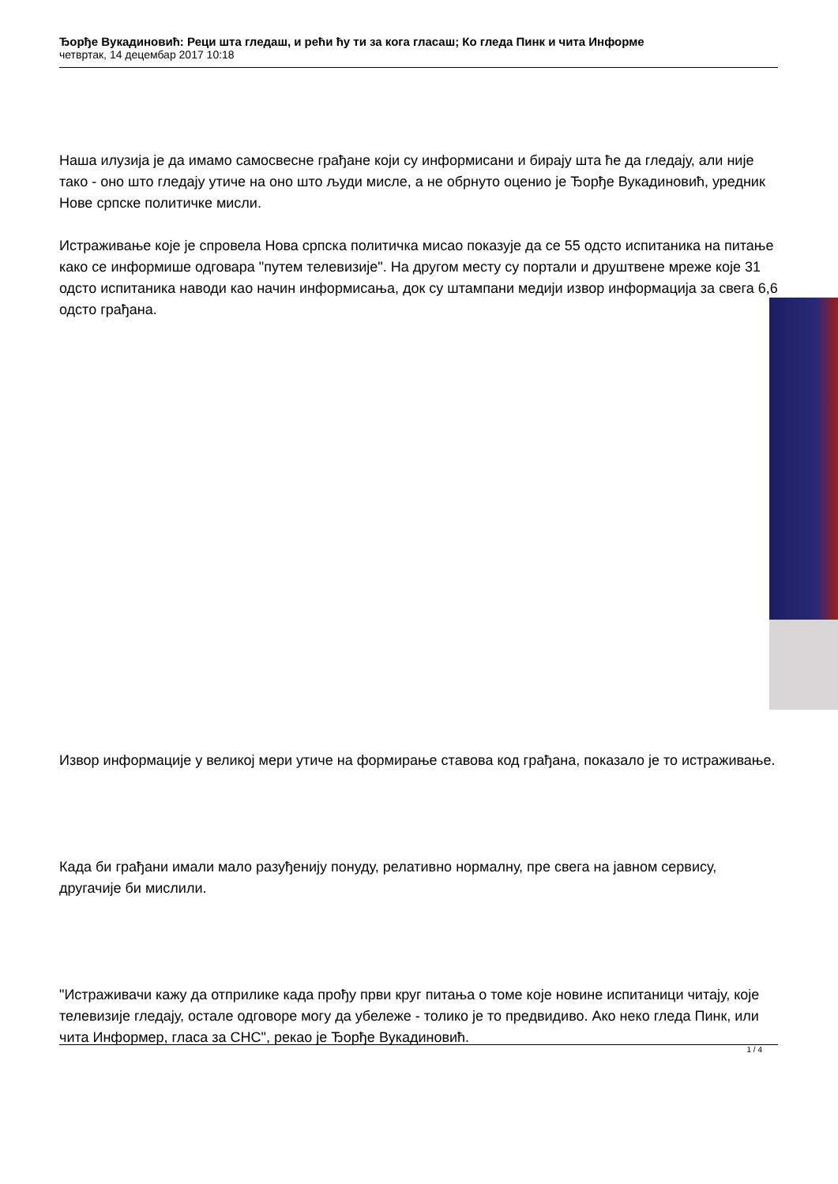Ђорђе Вукадиновић: Реци шта гледаш, и рећи ћу ти за кога гласаш; Ко гледа Пинк и чита Информе
четвртак, 14 децембар 2017 10:18
Наша илузија је да имамо самосвесне грађане који су информисани и бирају шта ће да гледају, али није тако - оно што гледају утиче на оно што људи мисле, а не обрнуто оценио је Ђорђе Вукадиновић, уредник Нове српске политичке мисли.
Истраживање које је спровела Нова српска политичка мисао показује да се 55 одсто испитаника на питање како се информише одговара "путем телевизије". На другом месту су портали и друштвене мреже које 31 одсто испитаника наводи као начин информисања, док су штампани медији извор информација за свега 6,6 одсто грађана.
Извор информације у великој мери утиче на формирање ставова код грађана, показало је то истраживање.
Када би грађани имали мало разуђенију понуду, релативно нормалну, пре свега на јавном сервису, другачије би мислили.
"Истраживачи кажу да отприлике када прођу први круг питања о томе које новине испитаници читају, које телевизије гледају, остале одговоре могу да убележе - толико је то предвидиво. Ако неко гледа Пинк, или чита Информер, гласа за СНС", рекао је Ђорђе Вукадиновић.
1 / 4